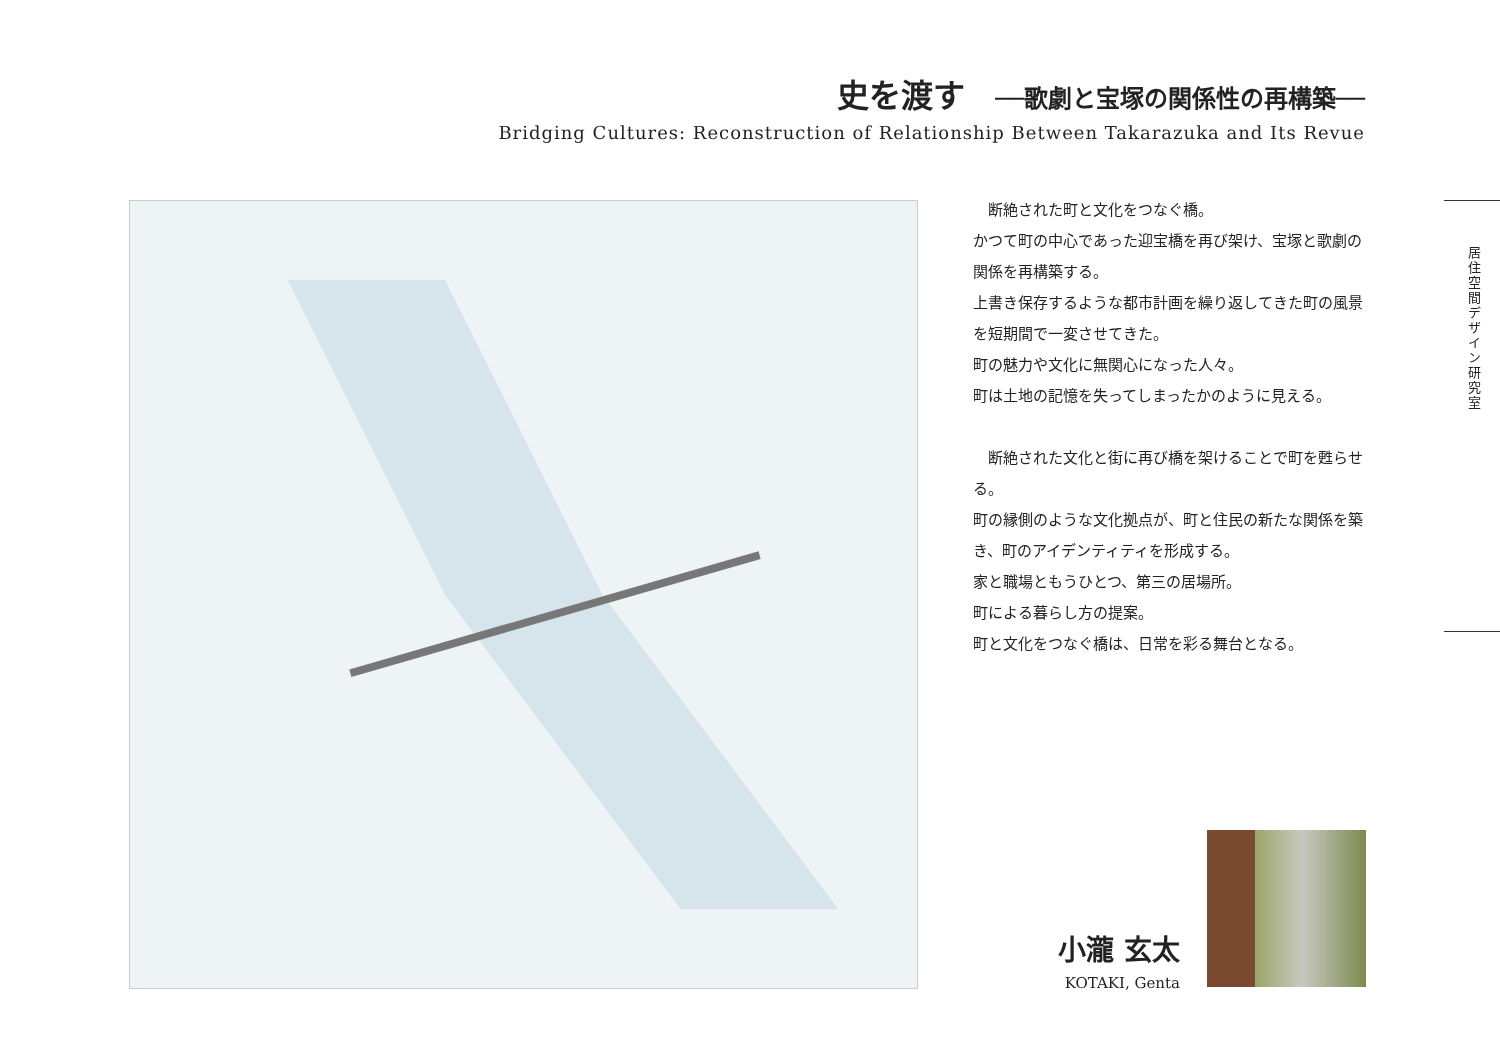史を渡す ──歌劇と宝塚の関係性の再構築──
Bridging Cultures: Reconstruction of Relationship Between Takarazuka and Its Revue
　断絶された町と文化をつなぐ橋。
かつて町の中心であった迎宝橋を再び架け、宝塚と歌劇の関係を再構築する。
上書き保存するような都市計画を繰り返してきた町の風景を短期間で一変させてきた。
町の魅力や文化に無関心になった人々。
町は土地の記憶を失ってしまったかのように見える。
　断絶された文化と街に再び橋を架けることで町を甦らせる。
町の縁側のような文化拠点が、町と住民の新たな関係を築き、町のアイデンティティを形成する。
家と職場ともうひとつ、第三の居場所。
町による暮らし方の提案。
町と文化をつなぐ橋は、日常を彩る舞台となる。
居住空間デザイン研究室
小瀧 玄太
KOTAKI, Genta